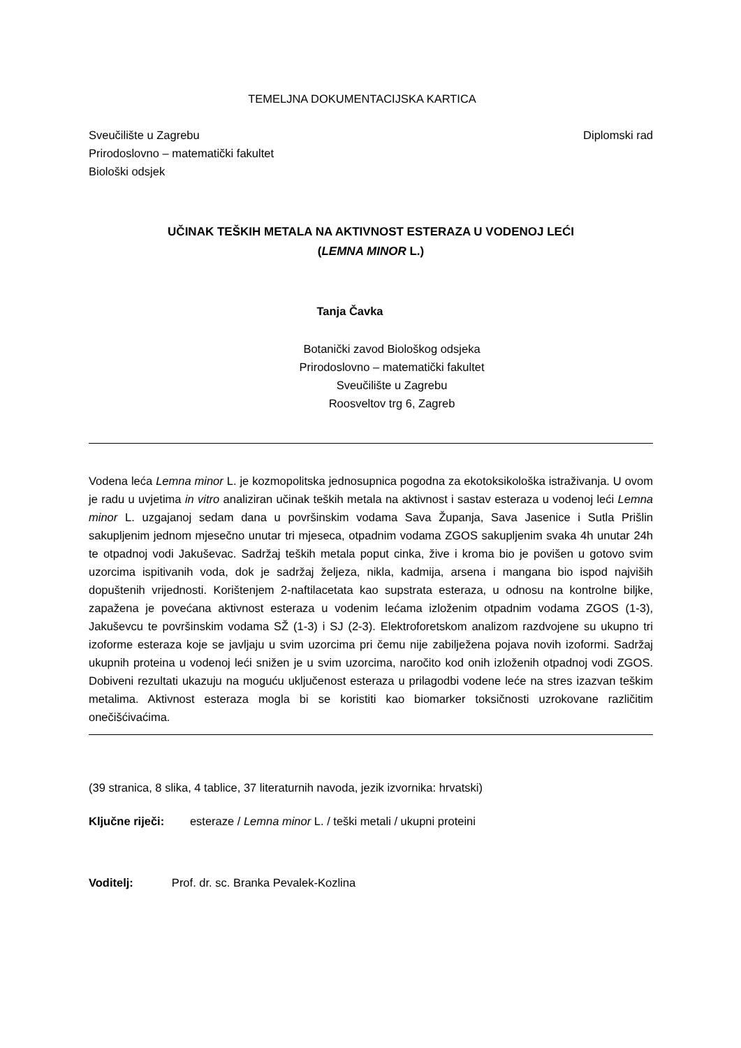TEMELJNA DOKUMENTACIJSKA KARTICA
Sveučilište u Zagrebu
Prirodoslovno – matematički fakultet
Biološki odsjek
Diplomski rad
UČINAK TEŠKIH METALA NA AKTIVNOST ESTERAZA U VODENOJ LEĆI
(LEMNA MINOR L.)
Tanja Čavka
Botanički zavod Biološkog odsjeka
Prirodoslovno – matematički fakultet
Sveučilište u Zagrebu
Roosveltov trg 6, Zagreb
Vodena leća Lemna minor L. je kozmopolitska jednosupnica pogodna za ekotoksikološka istraživanja. U ovom je radu u uvjetima in vitro analiziran učinak teških metala na aktivnost i sastav esteraza u vodenoj leći Lemna minor L. uzgajanoj sedam dana u površinskim vodama Sava Županja, Sava Jasenice i Sutla Prišlin sakupljenim jednom mjesečno unutar tri mjeseca, otpadnim vodama ZGOS sakupljenim svaka 4h unutar 24h te otpadnoj vodi Jakuševac. Sadržaj teških metala poput cinka, žive i kroma bio je povišen u gotovo svim uzorcima ispitivanih voda, dok je sadržaj željeza, nikla, kadmija, arsena i mangana bio ispod najviših dopuštenih vrijednosti. Korištenjem 2-naftilacetata kao supstrata esteraza, u odnosu na kontrolne biljke, zapažena je povećana aktivnost esteraza u vodenim lećama izloženim otpadnim vodama ZGOS (1-3), Jakuševcu te površinskim vodama SŽ (1-3) i SJ (2-3). Elektroforetskom analizom razdvojene su ukupno tri izoforme esteraza koje se javljaju u svim uzorcima pri čemu nije zabilježena pojava novih izoformi. Sadržaj ukupnih proteina u vodenoj leći snižen je u svim uzorcima, naročito kod onih izloženih otpadnoj vodi ZGOS. Dobiveni rezultati ukazuju na moguću uključenost esteraza u prilagodbi vodene leće na stres izazvan teškim metalima. Aktivnost esteraza mogla bi se koristiti kao biomarker toksičnosti uzrokovane različitim onečišćivaćima.
(39 stranica, 8 slika, 4 tablice, 37 literaturnih navoda, jezik izvornika: hrvatski)
Ključne riječi: esteraze / Lemna minor L. / teški metali / ukupni proteini
Voditelj: Prof. dr. sc. Branka Pevalek-Kozlina